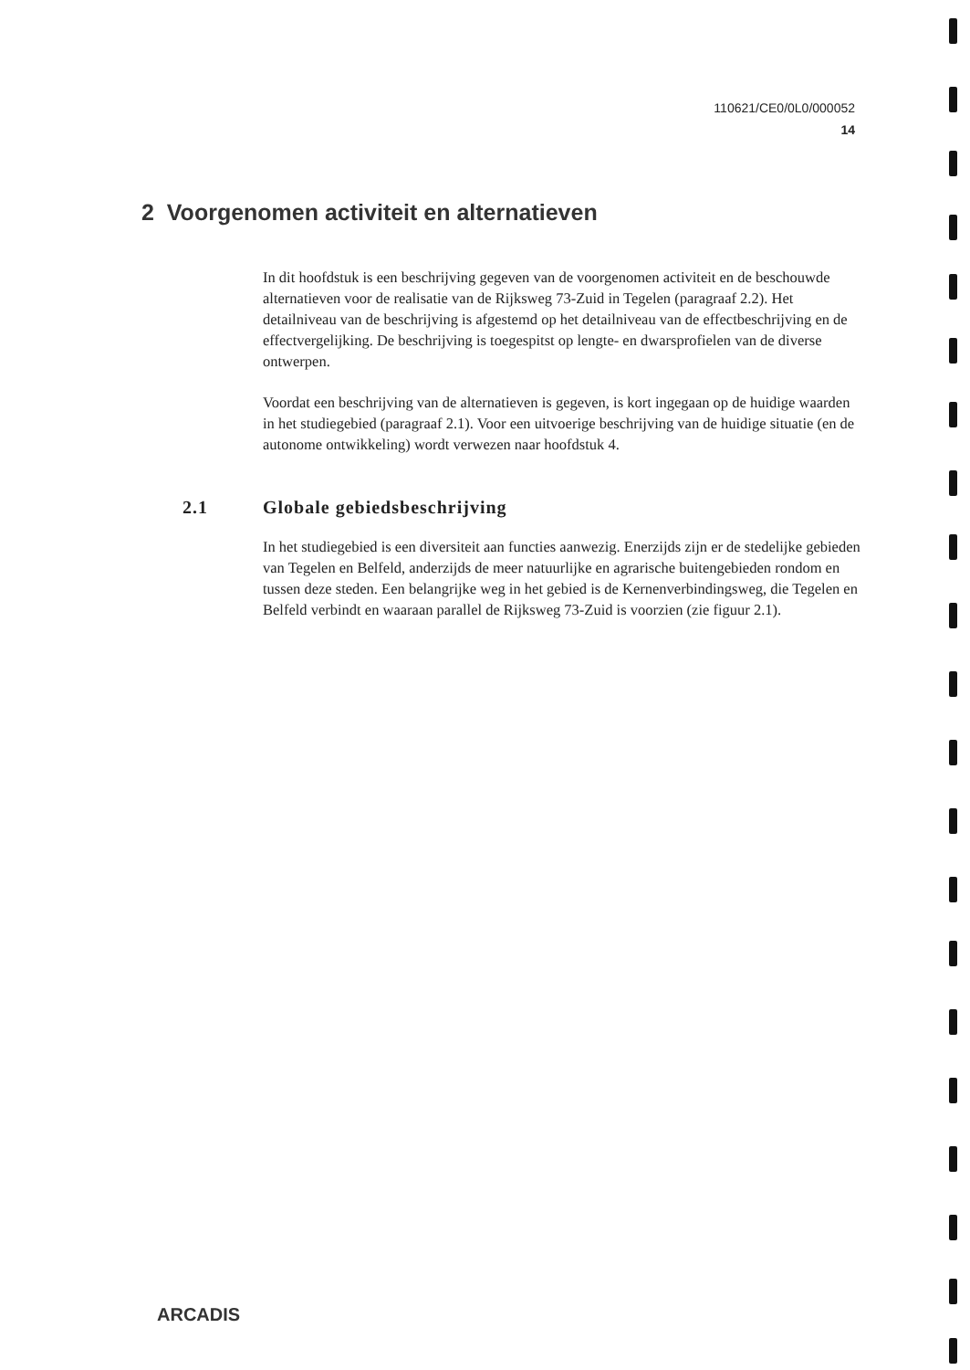110621/CE0/0L0/000052
14
2 Voorgenomen activiteit en alternatieven
In dit hoofdstuk is een beschrijving gegeven van de voorgenomen activiteit en de beschouwde alternatieven voor de realisatie van de Rijksweg 73-Zuid in Tegelen (paragraaf 2.2). Het detailniveau van de beschrijving is afgestemd op het detailniveau van de effectbeschrijving en de effectvergelijking. De beschrijving is toegespitst op lengte- en dwarsprofielen van de diverse ontwerpen.
Voordat een beschrijving van de alternatieven is gegeven, is kort ingegaan op de huidige waarden in het studiegebied (paragraaf 2.1). Voor een uitvoerige beschrijving van de huidige situatie (en de autonome ontwikkeling) wordt verwezen naar hoofdstuk 4.
2.1 Globale gebiedsbeschrijving
In het studiegebied is een diversiteit aan functies aanwezig. Enerzijds zijn er de stedelijke gebieden van Tegelen en Belfeld, anderzijds de meer natuurlijke en agrarische buitengebieden rondom en tussen deze steden. Een belangrijke weg in het gebied is de Kernenverbindingsweg, die Tegelen en Belfeld verbindt en waaraan parallel de Rijksweg 73-Zuid is voorzien (zie figuur 2.1).
ARCADIS